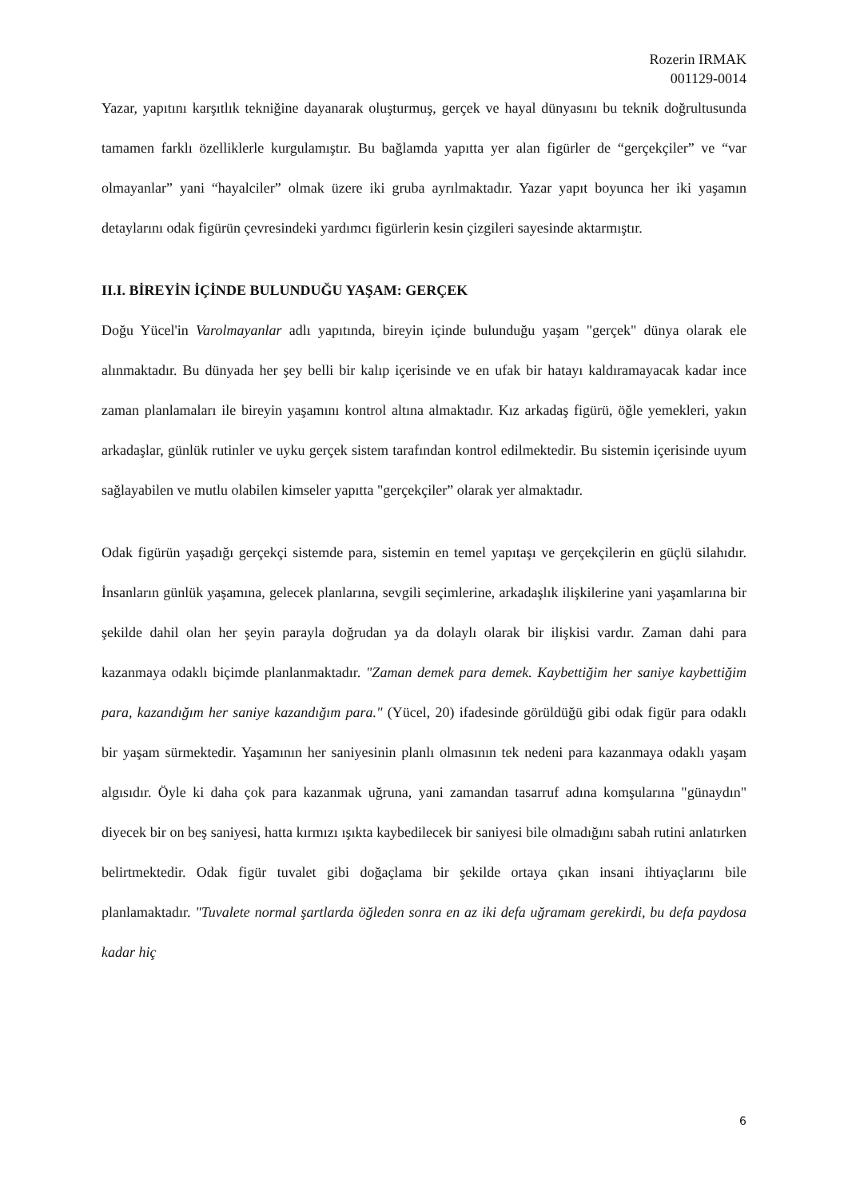Rozerin IRMAK
001129-0014
Yazar, yapıtını karşıtlık tekniğine dayanarak oluşturmuş, gerçek ve hayal dünyasını bu teknik doğrultusunda tamamen farklı özelliklerle kurgulamıştır. Bu bağlamda yapıtta yer alan figürler de “gerçekçiler” ve “var olmayanlar” yani “hayalciler” olmak üzere iki gruba ayrılmaktadır. Yazar yapıt boyunca her iki yaşamın detaylarını odak figürün çevresindeki yardımcı figürlerin kesin çizgileri sayesinde aktarmıştır.
II.I. BİREYİN İÇİNDE BULUNDUĞU YAŞAM: GERÇEK
Doğu Yücel'in Varolmayanlar adlı yapıtında, bireyin içinde bulunduğu yaşam "gerçek" dünya olarak ele alınmaktadır. Bu dünyada her şey belli bir kalıp içerisinde ve en ufak bir hatayı kaldıramayacak kadar ince zaman planlamaları ile bireyin yaşamını kontrol altına almaktadır. Kız arkadaş figürü, öğle yemekleri, yakın arkadaşlar, günlük rutinler ve uyku gerçek sistem tarafından kontrol edilmektedir. Bu sistemin içerisinde uyum sağlayabilen ve mutlu olabilen kimseler yapıtta "gerçekçiler” olarak yer almaktadır.
Odak figürün yaşadığı gerçekçi sistemde para, sistemin en temel yapıtaşı ve gerçekçilerin en güçlü silahıdır. İnsanların günlük yaşamına, gelecek planlarına, sevgili seçimlerine, arkadaşlık ilişkilerine yani yaşamlarına bir şekilde dahil olan her şeyin parayla doğrudan ya da dolaylı olarak bir ilişkisi vardır. Zaman dahi para kazanmaya odaklı biçimde planlanmaktadır. "Zaman demek para demek. Kaybettiğim her saniye kaybettiğim para, kazandığım her saniye kazandığım para." (Yücel, 20) ifadesinde görüldüğü gibi odak figür para odaklı bir yaşam sürmektedir. Yaşamının her saniyesinin planlı olmasının tek nedeni para kazanmaya odaklı yaşam algısıdır. Öyle ki daha çok para kazanmak uğruna, yani zamandan tasarruf adına komşularına "günaydın" diyecek bir on beş saniyesi, hatta kırmızı ışıkta kaybedilecek bir saniyesi bile olmadığını sabah rutini anlatırken belirtmektedir. Odak figür tuvalet gibi doğaçlama bir şekilde ortaya çıkan insani ihtiyaçlarını bile planlamaktadır. "Tuvalete normal şartlarda öğleden sonra en az iki defa uğramam gerekirdi, bu defa paydosa kadar hiç
6